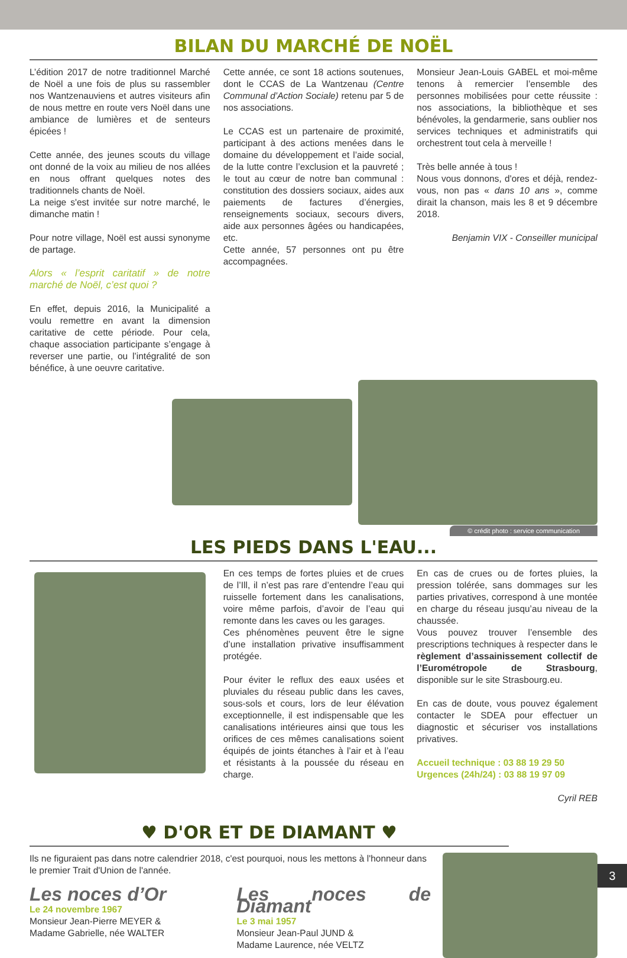BILAN DU MARCHÉ DE NOËL
L’édition 2017 de notre traditionnel Marché de Noël a une fois de plus su rassembler nos Wantzenauviens et autres visiteurs afin de nous mettre en route vers Noël dans une ambiance de lumières et de senteurs épicées !
Cette année, des jeunes scouts du village ont donné de la voix au milieu de nos allées en nous offrant quelques notes des traditionnels chants de Noël.
La neige s'est invitée sur notre marché, le dimanche matin !
Pour notre village, Noël est aussi synonyme de partage.
Alors « l’esprit caritatif » de notre marché de Noël, c’est quoi ?
En effet, depuis 2016, la Municipalité a voulu remettre en avant la dimension caritative de cette période. Pour cela, chaque association participante s’engage à reverser une partie, ou l’intégralité de son bénéfice, à une oeuvre caritative.
Cette année, ce sont 18 actions soutenues, dont le CCAS de La Wantzenau (Centre Communal d’Action Sociale) retenu par 5 de nos associations.
Le CCAS est un partenaire de proximité, participant à des actions menées dans le domaine du développement et l’aide social, de la lutte contre l’exclusion et la pauvreté ; le tout au cœur de notre ban communal : constitution des dossiers sociaux, aides aux paiements de factures d’énergies, renseignements sociaux, secours divers, aide aux personnes âgées ou handicapées, etc.
Cette année, 57 personnes ont pu être accompagnées.
Monsieur Jean-Louis GABEL et moi-même tenons à remercier l’ensemble des personnes mobilisées pour cette réussite : nos associations, la bibliothèque et ses bénévoles, la gendarmerie, sans oublier nos services techniques et administratifs qui orchestrent tout cela à merveille !
Très belle année à tous !
Nous vous donnons, d'ores et déjà, rendez-vous, non pas « dans 10 ans », comme dirait la chanson, mais les 8 et 9 décembre 2018.
Benjamin VIX - Conseiller municipal
© crédit photo : service communication
LES PIEDS DANS L'EAU...
En ces temps de fortes pluies et de crues de l’Ill, il n’est pas rare d’entendre l’eau qui ruisselle fortement dans les canalisations, voire même parfois, d’avoir de l’eau qui remonte dans les caves ou les garages.
Ces phénomènes peuvent être le signe d’une installation privative insuffisamment protégée.
Pour éviter le reflux des eaux usées et pluviales du réseau public dans les caves, sous-sols et cours, lors de leur élévation exceptionnelle, il est indispensable que les canalisations intérieures ainsi que tous les orifices de ces mêmes canalisations soient équipés de joints étanches à l’air et à l’eau et résistants à la poussée du réseau en charge.
En cas de crues ou de fortes pluies, la pression tolérée, sans dommages sur les parties privatives, correspond à une montée en charge du réseau jusqu’au niveau de la chaussée.
Vous pouvez trouver l’ensemble des prescriptions techniques à respecter dans le règlement d’assainissement collectif de l’Eurométropole de Strasbourg, disponible sur le site Strasbourg.eu.
En cas de doute, vous pouvez également contacter le SDEA pour effectuer un diagnostic et sécuriser vos installations privatives.
Accueil technique : 03 88 19 29 50
Urgences (24h/24) : 03 88 19 97 09
Cyril REB
♥ D'OR ET DE DIAMANT ♥
Ils ne figuraient pas dans notre calendrier 2018, c'est pourquoi, nous les mettons à l'honneur dans le premier Trait d'Union de l'année.
Les noces d’Or
Le 24 novembre 1967
Monsieur Jean-Pierre MEYER &
Madame Gabrielle, née WALTER
Les noces de Diamant
Le 3 mai 1957
Monsieur Jean-Paul JUND &
Madame Laurence, née VELTZ
3